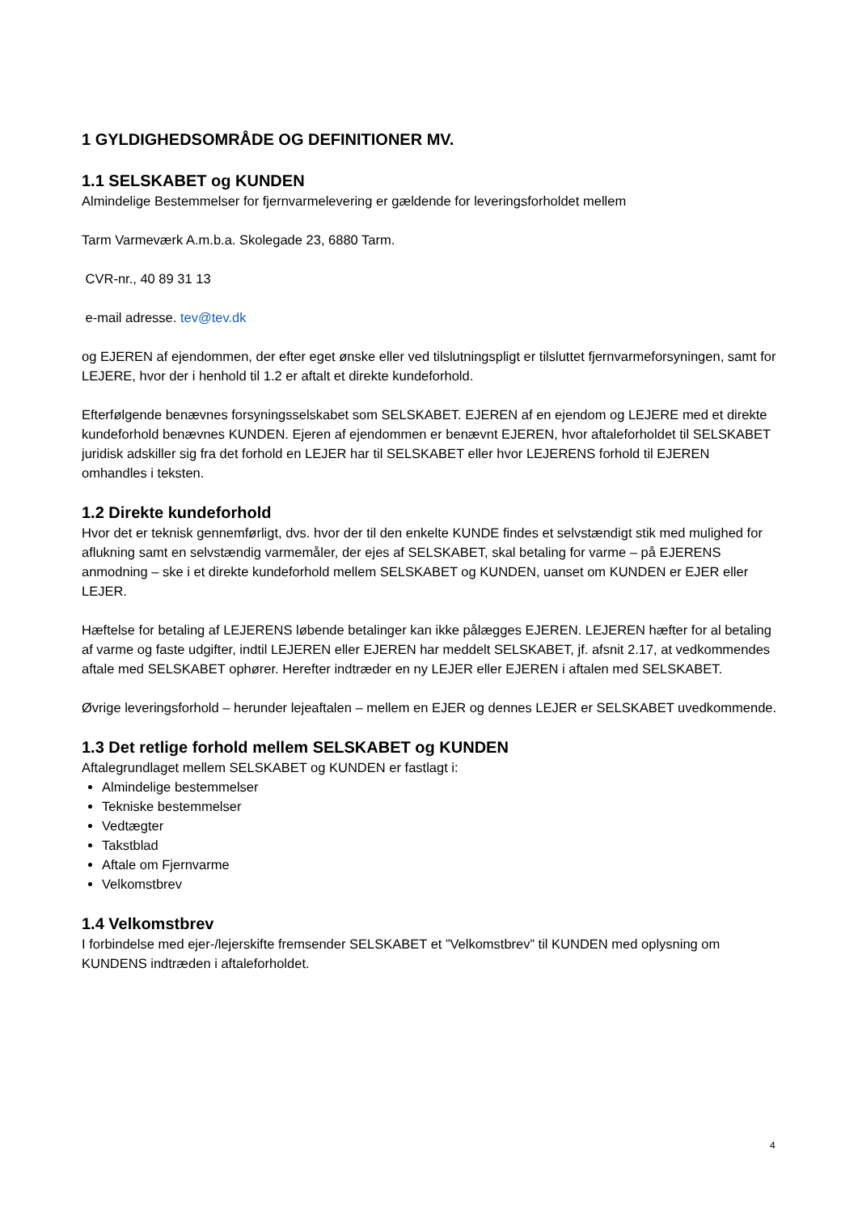1 GYLDIGHEDSOMRÅDE OG DEFINITIONER MV.
1.1 SELSKABET og KUNDEN
Almindelige Bestemmelser for fjernvarmelevering er gældende for leveringsforholdet mellem
Tarm Varmeværk A.m.b.a. Skolegade 23, 6880 Tarm.
CVR-nr., 40 89 31 13
e-mail adresse. tev@tev.dk
og EJEREN af ejendommen, der efter eget ønske eller ved tilslutningspligt er tilsluttet fjernvarmeforsyningen, samt for LEJERE, hvor der i henhold til 1.2 er aftalt et direkte kundeforhold.
Efterfølgende benævnes forsyningsselskabet som SELSKABET. EJEREN af en ejendom og LEJERE med et direkte kundeforhold benævnes KUNDEN. Ejeren af ejendommen er benævnt EJEREN, hvor aftaleforholdet til SELSKABET juridisk adskiller sig fra det forhold en LEJER har til SELSKABET eller hvor LEJERENS forhold til EJEREN omhandles i teksten.
1.2 Direkte kundeforhold
Hvor det er teknisk gennemførligt, dvs. hvor der til den enkelte KUNDE findes et selvstændigt stik med mulighed for aflukning samt en selvstændig varmemåler, der ejes af SELSKABET, skal betaling for varme – på EJERENS anmodning – ske i et direkte kundeforhold mellem SELSKABET og KUNDEN, uanset om KUNDEN er EJER eller LEJER.
Hæftelse for betaling af LEJERENS løbende betalinger kan ikke pålægges EJEREN. LEJEREN hæfter for al betaling af varme og faste udgifter, indtil LEJEREN eller EJEREN har meddelt SELSKABET, jf. afsnit 2.17, at vedkommendes aftale med SELSKABET ophører. Herefter indtræder en ny LEJER eller EJEREN i aftalen med SELSKABET.
Øvrige leveringsforhold – herunder lejeaftalen – mellem en EJER og dennes LEJER er SELSKABET uvedkommende.
1.3 Det retlige forhold mellem SELSKABET og KUNDEN
Aftalegrundlaget mellem SELSKABET og KUNDEN er fastlagt i:
Almindelige bestemmelser
Tekniske bestemmelser
Vedtægter
Takstblad
Aftale om Fjernvarme
Velkomstbrev
1.4 Velkomstbrev
I forbindelse med ejer-/lejerskifte fremsender SELSKABET et ”Velkomstbrev” til KUNDEN med oplysning om KUNDENS indtræden i aftaleforholdet.
4